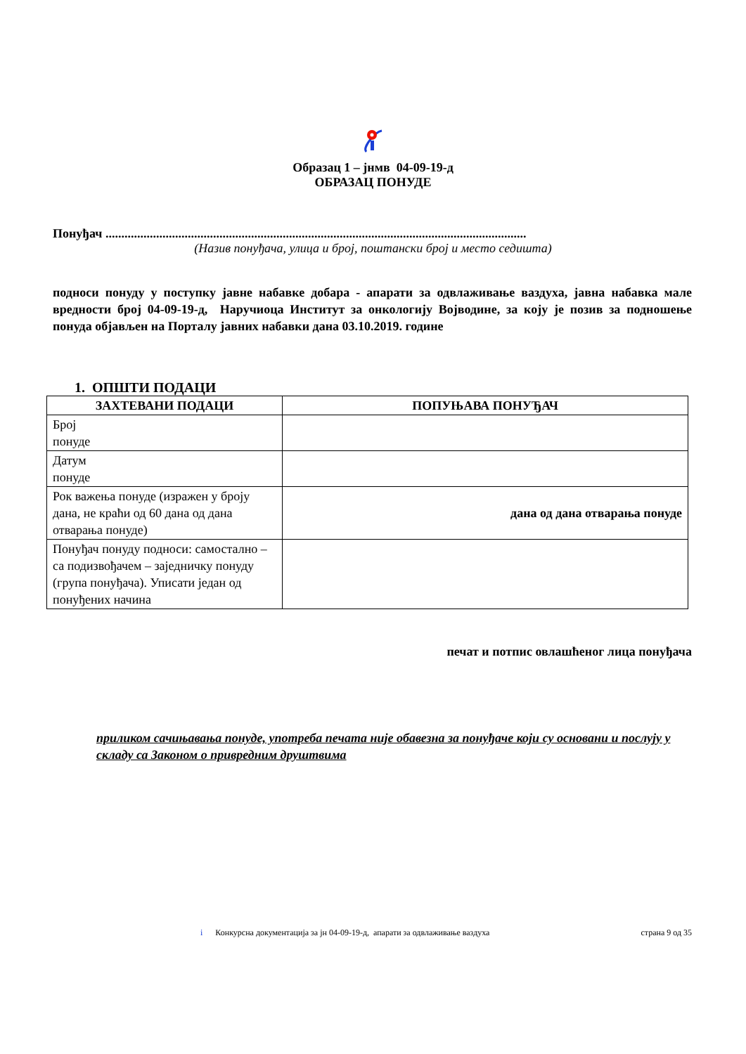Образац 1 – јнмв 04-09-19-д
ОБРАЗАЦ ПОНУДЕ
Понуђач .....................................................................................................................................
(Назив понуђача, улица и број, поштански број и место седишта)
подноси понуду у поступку јавне набавке добара - апарати за одвлаживање ваздуха, јавна набавка мале вредности број 04-09-19-д, Наручиоца Институт за онкологију Војводине, за коју је позив за подношење понуда објављен на Порталу јавних набавки дана 03.10.2019. године
1. ОПШТИ ПОДАЦИ
| ЗАХТЕВАНИ ПОДАЦИ | ПОПУЊАВА ПОНУЂАЧ |
| --- | --- |
| Број понуде | |
| Датум понуде | |
| Рок важења понуде (изражен у броју дана, не краћи од 60 дана од дана отварања понуде) | дана од дана отварања понуде |
| Понуђач понуду подноси: самостално – са подизвођачем – заједничку понуду (група понуђача). Уписати један од понуђених начина | |
печат и потпис овлашћеног лица понуђача
приликом сачињавања понуде, употреба печата није обавезна за понуђаче који су основани и послују у складу са Законом о привредним друштвима
i Конкурсна документација за јн 04-09-19-д, апарати за одвлаживање ваздуха страна 9 од 35